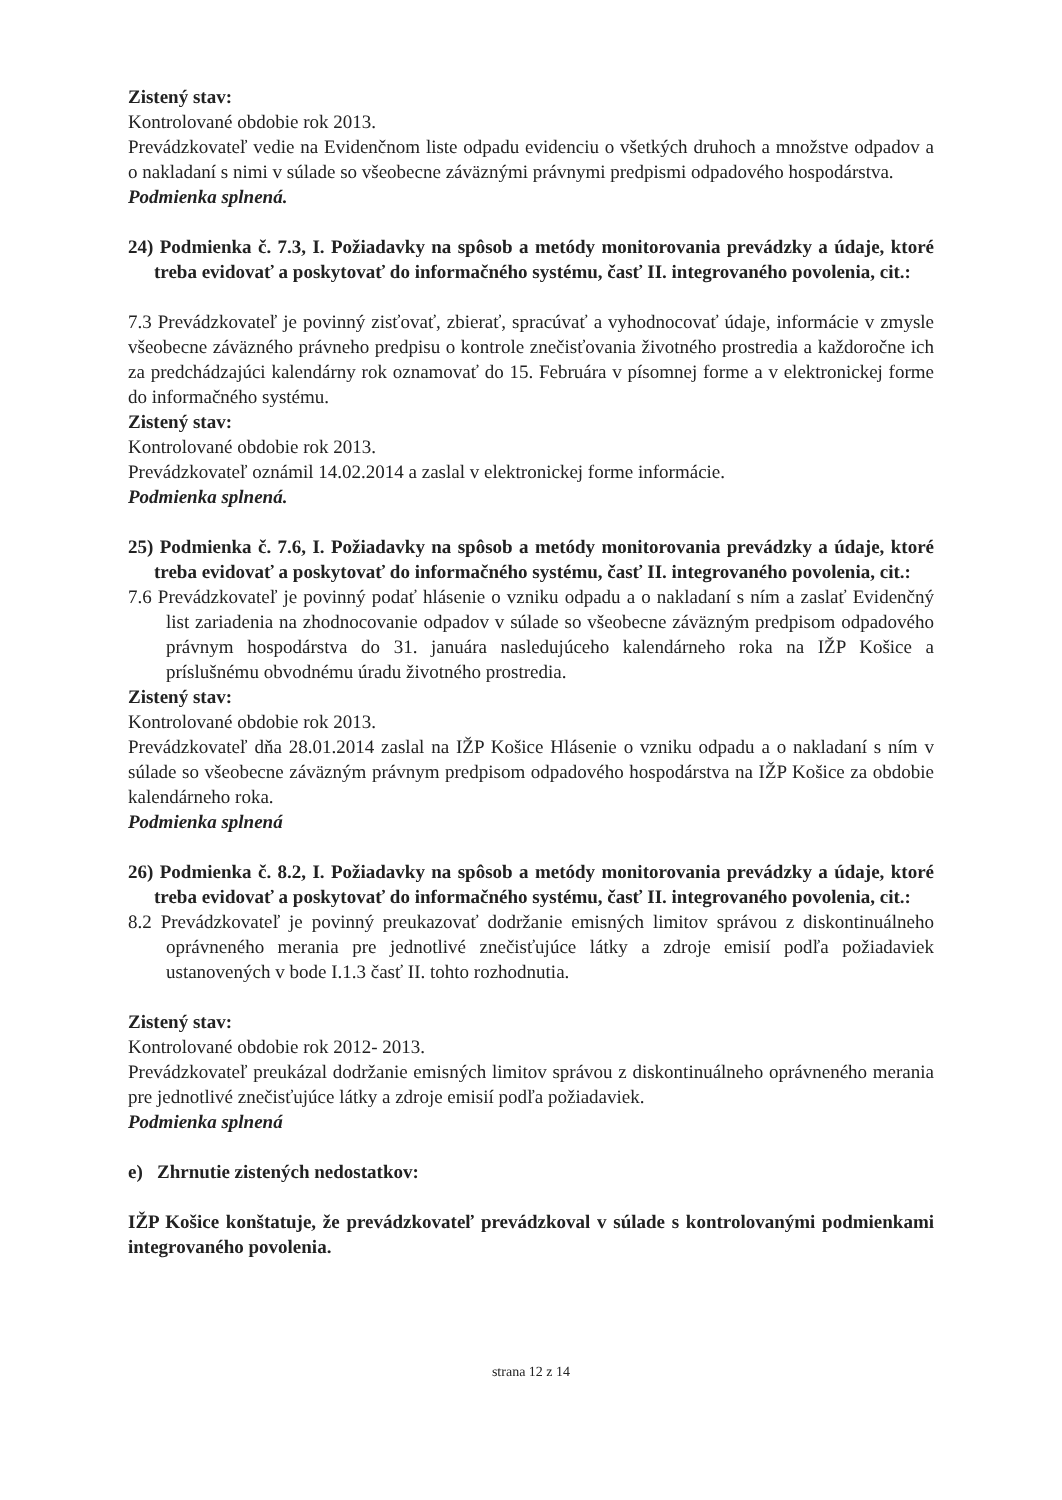Zistený stav:
Kontrolované obdobie rok 2013.
Prevádzkovateľ vedie na Evidenčnom liste odpadu evidenciu o všetkých druhoch a množstve odpadov a o nakladaní s nimi v súlade so všeobecne záväznými právnymi predpismi odpadového hospodárstva.
Podmienka splnená.
24) Podmienka č. 7.3, I. Požiadavky na spôsob a metódy monitorovania prevádzky a údaje, ktoré treba evidovať a poskytovať do informačného systému, časť II. integrovaného povolenia, cit.:
7.3 Prevádzkovateľ je povinný zisťovať, zbierať, spracúvať a vyhodnocovať údaje, informácie v zmysle všeobecne záväzného právneho predpisu o kontrole znečisťovania životného prostredia a každoročne ich za predchádzajúci kalendárny rok oznamovať do 15. Februára v písomnej forme a v elektronickej forme do informačného systému.
Zistený stav:
Kontrolované obdobie rok 2013.
Prevádzkovateľ oznámil 14.02.2014 a zaslal v elektronickej forme informácie.
Podmienka splnená.
25) Podmienka č. 7.6, I. Požiadavky na spôsob a metódy monitorovania prevádzky a údaje, ktoré treba evidovať a poskytovať do informačného systému, časť II. integrovaného povolenia, cit.:
7.6 Prevádzkovateľ je povinný podať hlásenie o vzniku odpadu a o nakladaní s ním a zaslať Evidenčný list zariadenia na zhodnocovanie odpadov v súlade so všeobecne záväzným predpisom odpadového právnym hospodárstva do 31. januára nasledujúceho kalendárneho roka na IŽP Košice a príslušnému obvodnému úradu životného prostredia.
Zistený stav:
Kontrolované obdobie rok 2013.
Prevádzkovateľ dňa 28.01.2014 zaslal na IŽP Košice Hlásenie o vzniku odpadu a o nakladaní s ním v súlade so všeobecne záväzným právnym predpisom odpadového hospodárstva na IŽP Košice za obdobie kalendárneho roka.
Podmienka splnená
26) Podmienka č. 8.2, I. Požiadavky na spôsob a metódy monitorovania prevádzky a údaje, ktoré treba evidovať a poskytovať do informačného systému, časť II. integrovaného povolenia, cit.:
8.2 Prevádzkovateľ je povinný preukazovať dodržanie emisných limitov správou z diskontinuálneho oprávneného merania pre jednotlivé znečisťujúce látky a zdroje emisií podľa požiadaviek ustanovených v bode I.1.3 časť II. tohto rozhodnutia.
Zistený stav:
Kontrolované obdobie rok 2012- 2013.
Prevádzkovateľ preukázal dodržanie emisných limitov správou z diskontinuálneho oprávneného merania pre jednotlivé znečisťujúce látky a zdroje emisií podľa požiadaviek.
Podmienka splnená
e) Zhrnutie zistených nedostatkov:
IŽP Košice konštatuje, že prevádzkovateľ prevádzkoval v súlade s kontrolovanými podmienkami integrovaného povolenia.
strana 12 z 14